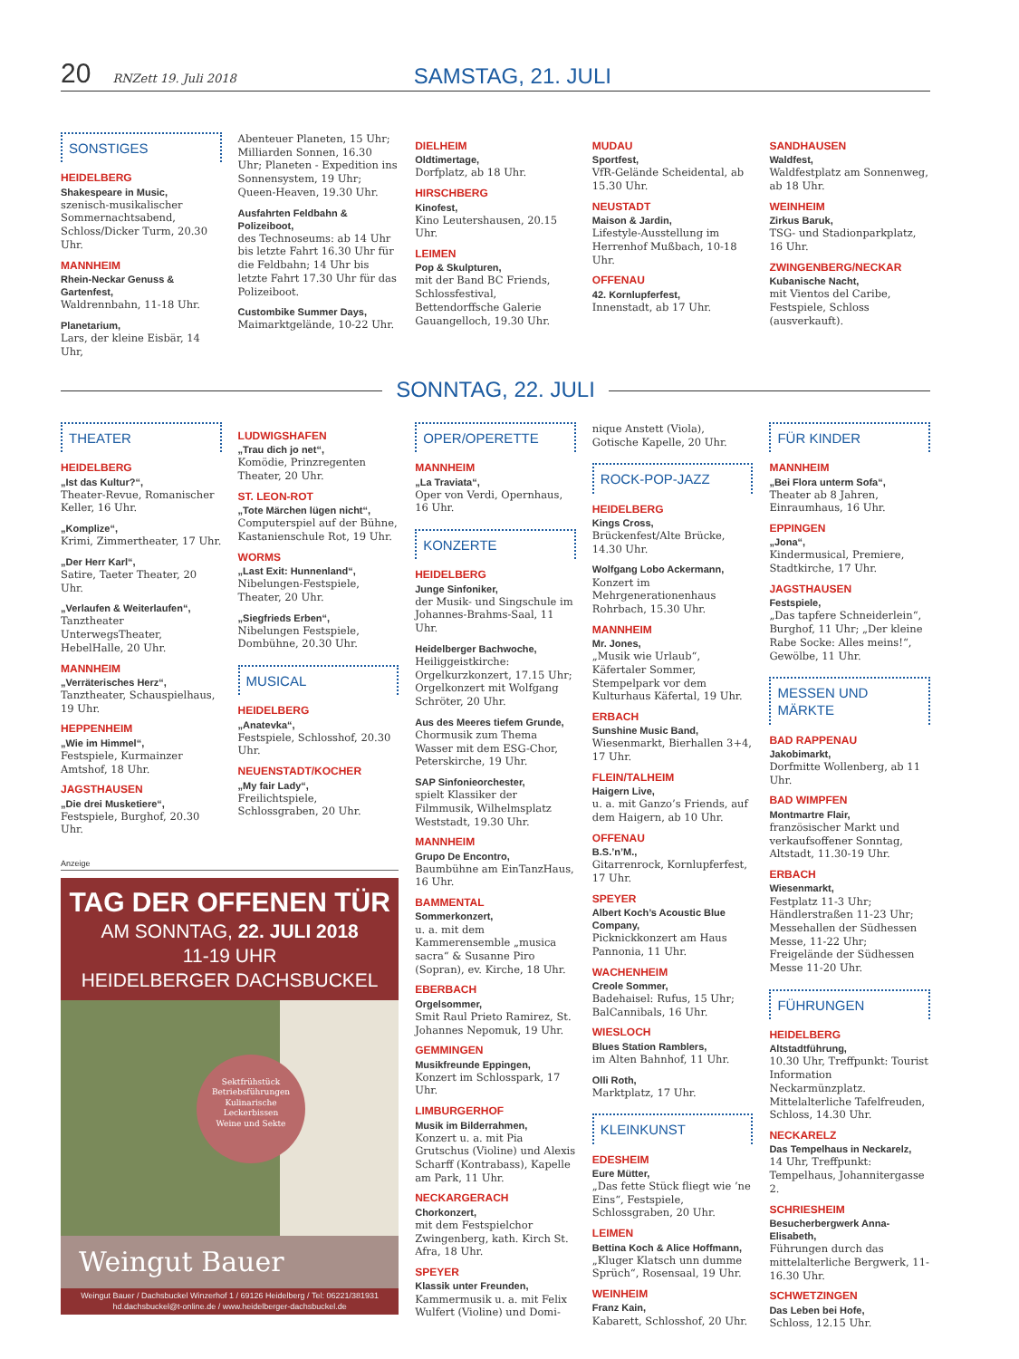20 RNZett 19. Juli 2018 SAMSTAG, 21. JULI
SONSTIGES
HEIDELBERG
Shakespeare in Music,
szenisch-musikalischer Sommernachtsabend, Schloss/Dicker Turm, 20.30 Uhr.
MANNHEIM
Rhein-Neckar Genuss & Gartenfest,
Waldrennbahn, 11-18 Uhr.
Planetarium,
Lars, der kleine Eisbär, 14 Uhr,
Abenteuer Planeten, 15 Uhr; Milliarden Sonnen, 16.30 Uhr; Planeten - Expedition ins Sonnensystem, 19 Uhr; Queen-Heaven, 19.30 Uhr.
Ausfahrten Feldbahn & Polizeiboot,
des Technoseums: ab 14 Uhr bis letzte Fahrt 16.30 Uhr für die Feldbahn; 14 Uhr bis letzte Fahrt 17.30 Uhr für das Polizeiboot.
Custombike Summer Days,
Maimarktgelände, 10-22 Uhr.
DIELHEIM
Oldtimertage,
Dorfplatz, ab 18 Uhr.
HIRSCHBERG
Kinofest,
Kino Leutershausen, 20.15 Uhr.
LEIMEN
Pop & Skulpturen,
mit der Band BC Friends, Schlossfestival, Bettendorffsche Galerie Gauangelloch, 19.30 Uhr.
MUDAU
Sportfest,
VfR-Gelände Scheidental, ab 15.30 Uhr.
NEUSTADT
Maison & Jardin,
Lifestyle-Ausstellung im Herrenhof Mußbach, 10-18 Uhr.
OFFENAU
42. Kornlupferfest,
Innenstadt, ab 17 Uhr.
SANDHAUSEN
Waldfest,
Waldfestplatz am Sonnenweg, ab 18 Uhr.
WEINHEIM
Zirkus Baruk,
TSG- und Stadionparkplatz, 16 Uhr.
ZWINGENBERG/NECKAR
Kubanische Nacht,
mit Vientos del Caribe, Festspiele, Schloss (ausverkauft).
SONNTAG, 22. JULI
THEATER
HEIDELBERG
„Ist das Kultur?“,
Theater-Revue, Romanischer Keller, 16 Uhr.
„Komplize“,
Krimi, Zimmertheater, 17 Uhr.
„Der Herr Karl“,
Satire, Taeter Theater, 20 Uhr.
„Verlaufen & Weiterlaufen“,
Tanztheater UnterwegsTheater, HebelHalle, 20 Uhr.
MANNHEIM
„Verräterisches Herz“,
Tanztheater, Schauspielhaus, 19 Uhr.
HEPPENHEIM
„Wie im Himmel“,
Festspiele, Kurmainzer Amtshof, 18 Uhr.
JAGSTHAUSEN
„Die drei Musketiere“,
Festspiele, Burghof, 20.30 Uhr.
LUDWIGSHAFEN
„Trau dich jo net“,
Komödie, Prinzregenten Theater, 20 Uhr.
ST. LEON-ROT
„Tote Märchen lügen nicht“,
Computerspiel auf der Bühne, Kastanienschule Rot, 19 Uhr.
WORMS
„Last Exit: Hunnenland“,
Nibelungen-Festspiele, Theater, 20 Uhr.
„Siegfrieds Erben“,
Nibelungen Festspiele, Dombühne, 20.30 Uhr.
MUSICAL
HEIDELBERG
„Anatevka“,
Festspiele, Schlosshof, 20.30 Uhr.
NEUENSTADT/KOCHER
„My fair Lady“,
Freilichtspiele, Schlossgraben, 20 Uhr.
Anzeige
TAG DER OFFENEN TÜR
AM SONNTAG, 22. JULI 2018
11-19 UHR
HEIDELBERGER DACHSBUCKEL
Sektfrühstück
Betriebsführungen
Kulinarische Leckerbissen
Weine und Sekte
Weingut Bauer
Weingut Bauer / Dachsbuckel Winzerhof 1 / 69126 Heidelberg / Tel: 06221/381931
hd.dachsbuckel@t-online.de / www.heidelberger-dachsbuckel.de
OPER/OPERETTE
MANNHEIM
„La Traviata“,
Oper von Verdi, Opernhaus, 16 Uhr.
KONZERTE
HEIDELBERG
Junge Sinfoniker,
der Musik- und Singschule im Johannes-Brahms-Saal, 11 Uhr.
Heidelberger Bachwoche,
Heiliggeistkirche: Orgelkurzkonzert, 17.15 Uhr; Orgelkonzert mit Wolfgang Schröter, 20 Uhr.
Aus des Meeres tiefem Grunde,
Chormusik zum Thema Wasser mit dem ESG-Chor, Peterskirche, 19 Uhr.
SAP Sinfonieorchester,
spielt Klassiker der Filmmusik, Wilhelmsplatz Weststadt, 19.30 Uhr.
MANNHEIM
Grupo De Encontro,
Baumbühne am EinTanzHaus, 16 Uhr.
BAMMENTAL
Sommerkonzert,
u. a. mit dem Kammerensemble „musica sacra“ & Susanne Piro (Sopran), ev. Kirche, 18 Uhr.
EBERBACH
Orgelsommer,
Smit Raul Prieto Ramirez, St. Johannes Nepomuk, 19 Uhr.
GEMMINGEN
Musikfreunde Eppingen,
Konzert im Schlosspark, 17 Uhr.
LIMBURGERHOF
Musik im Bilderrahmen,
Konzert u. a. mit Pia Grutschus (Violine) und Alexis Scharff (Kontrabass), Kapelle am Park, 11 Uhr.
NECKARGERACH
Chorkonzert,
mit dem Festspielchor Zwingenberg, kath. Kirch St. Afra, 18 Uhr.
SPEYER
Klassik unter Freunden,
Kammermusik u. a. mit Felix Wulfert (Violine) und Domi-
nique Anstett (Viola), Gotische Kapelle, 20 Uhr.
ROCK-POP-JAZZ
HEIDELBERG
Kings Cross,
Brückenfest/Alte Brücke, 14.30 Uhr.
Wolfgang Lobo Ackermann,
Konzert im Mehrgenerationenhaus Rohrbach, 15.30 Uhr.
MANNHEIM
Mr. Jones,
„Musik wie Urlaub“, Käfertaler Sommer, Stempelpark vor dem Kulturhaus Käfertal, 19 Uhr.
ERBACH
Sunshine Music Band,
Wiesenmarkt, Bierhallen 3+4, 17 Uhr.
FLEIN/TALHEIM
Haigern Live,
u. a. mit Ganzo’s Friends, auf dem Haigern, ab 10 Uhr.
OFFENAU
B.S.’n’M.,
Gitarrenrock, Kornlupferfest, 17 Uhr.
SPEYER
Albert Koch’s Acoustic Blue Company,
Picknickkonzert am Haus Pannonia, 11 Uhr.
WACHENHEIM
Creole Sommer,
Badehaisel: Rufus, 15 Uhr; BalCannibals, 16 Uhr.
WIESLOCH
Blues Station Ramblers,
im Alten Bahnhof, 11 Uhr.
Olli Roth,
Marktplatz, 17 Uhr.
KLEINKUNST
EDESHEIM
Eure Mütter,
„Das fette Stück fliegt wie ’ne Eins“, Festspiele, Schlossgraben, 20 Uhr.
LEIMEN
Bettina Koch & Alice Hoffmann,
„Kluger Klatsch unn dumme Sprüch“, Rosensaal, 19 Uhr.
WEINHEIM
Franz Kain,
Kabarett, Schlosshof, 20 Uhr.
FÜR KINDER
MANNHEIM
„Bei Flora unterm Sofa“,
Theater ab 8 Jahren, Einraumhaus, 16 Uhr.
EPPINGEN
„Jona“,
Kindermusical, Premiere, Stadtkirche, 17 Uhr.
JAGSTHAUSEN
Festspiele,
„Das tapfere Schneiderlein“, Burghof, 11 Uhr; „Der kleine Rabe Socke: Alles meins!“, Gewölbe, 11 Uhr.
MESSEN UND MÄRKTE
BAD RAPPENAU
Jakobimarkt,
Dorfmitte Wollenberg, ab 11 Uhr.
BAD WIMPFEN
Montmartre Flair,
französischer Markt und verkaufsoffener Sonntag, Altstadt, 11.30-19 Uhr.
ERBACH
Wiesenmarkt,
Festplatz 11-3 Uhr; Händlerstraßen 11-23 Uhr; Messehallen der Südhessen Messe, 11-22 Uhr; Freigelände der Südhessen Messe 11-20 Uhr.
FÜHRUNGEN
HEIDELBERG
Altstadtführung,
10.30 Uhr, Treffpunkt: Tourist Information Neckarmünzplatz. Mittelalterliche Tafelfreuden, Schloss, 14.30 Uhr.
NECKARELZ
Das Tempelhaus in Neckarelz,
14 Uhr, Treffpunkt: Tempelhaus, Johannitergasse 2.
SCHRIESHEIM
Besucherbergwerk Anna-Elisabeth,
Führungen durch das mittelalterliche Bergwerk, 11-16.30 Uhr.
SCHWETZINGEN
Das Leben bei Hofe,
Schloss, 12.15 Uhr.